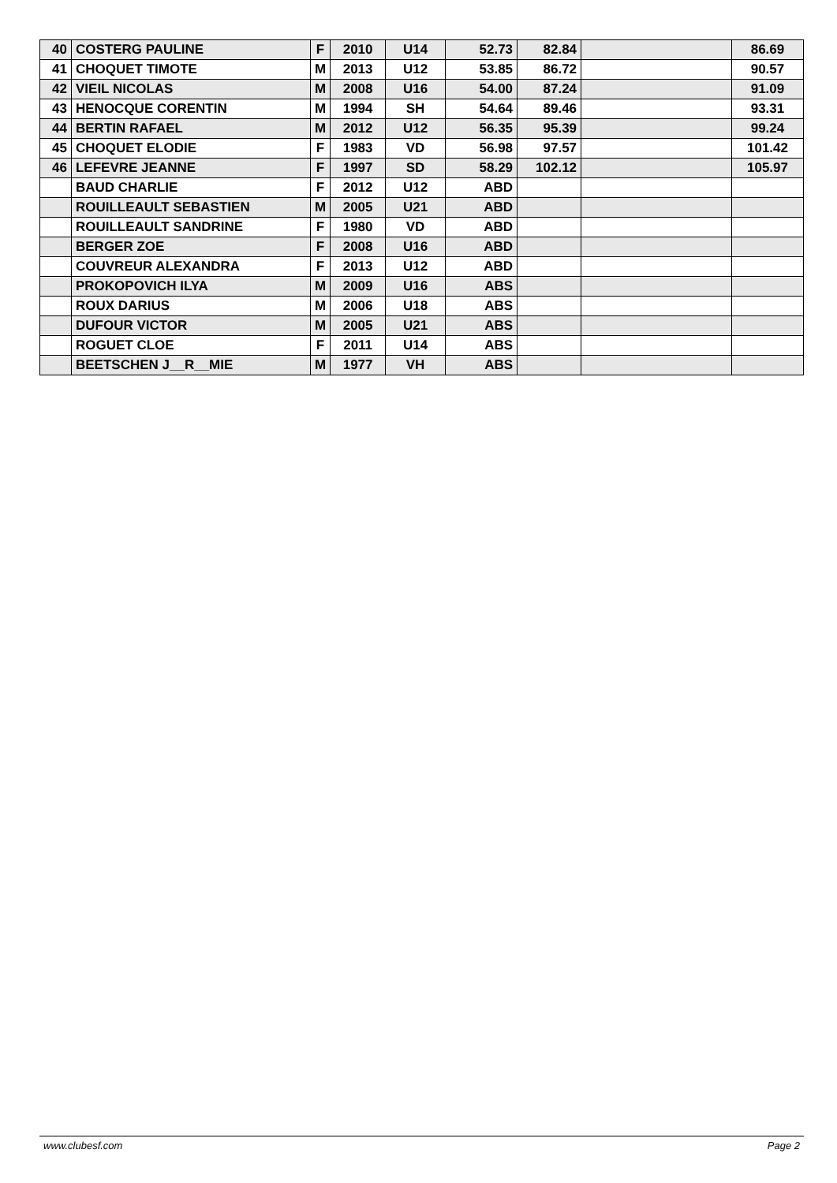| 40 | COSTERG PAULINE | F | 2010 | U14 | 52.73 | 82.84 | | 86.69 |
| 41 | CHOQUET TIMOTE | M | 2013 | U12 | 53.85 | 86.72 | | 90.57 |
| 42 | VIEIL NICOLAS | M | 2008 | U16 | 54.00 | 87.24 | | 91.09 |
| 43 | HENOCQUE CORENTIN | M | 1994 | SH | 54.64 | 89.46 | | 93.31 |
| 44 | BERTIN RAFAEL | M | 2012 | U12 | 56.35 | 95.39 | | 99.24 |
| 45 | CHOQUET ELODIE | F | 1983 | VD | 56.98 | 97.57 | | 101.42 |
| 46 | LEFEVRE JEANNE | F | 1997 | SD | 58.29 | 102.12 | | 105.97 |
| | BAUD CHARLIE | F | 2012 | U12 | ABD | | | |
| | ROUILLEAULT SEBASTIEN | M | 2005 | U21 | ABD | | | |
| | ROUILLEAULT SANDRINE | F | 1980 | VD | ABD | | | |
| | BERGER ZOE | F | 2008 | U16 | ABD | | | |
| | COUVREUR ALEXANDRA | F | 2013 | U12 | ABD | | | |
| | PROKOPOVICH ILYA | M | 2009 | U16 | ABS | | | |
| | ROUX DARIUS | M | 2006 | U18 | ABS | | | |
| | DUFOUR VICTOR | M | 2005 | U21 | ABS | | | |
| | ROGUET CLOE | F | 2011 | U14 | ABS | | | |
| | BEETSCHEN J__R__MIE | M | 1977 | VH | ABS | | | |
www.clubesf.com Page 2